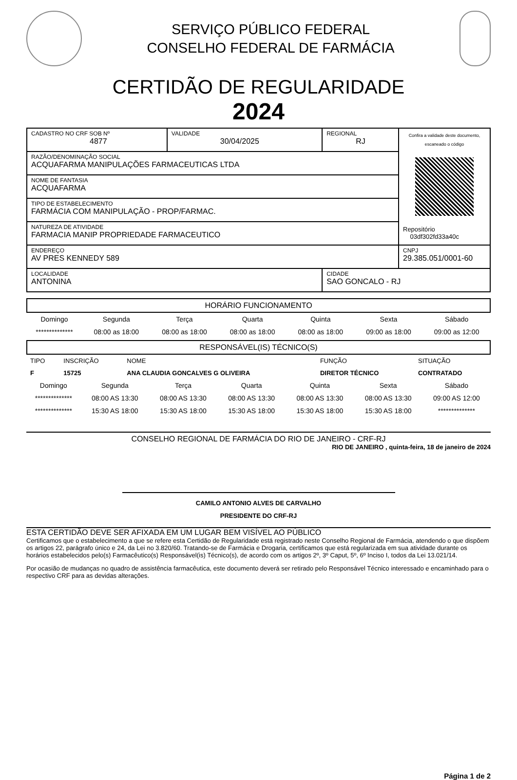SERVIÇO PÚBLICO FEDERAL
CONSELHO FEDERAL DE FARMÁCIA
CERTIDÃO DE REGULARIDADE
2024
| CADASTRO NO CRF SOB Nº 4877 | VALIDADE 30/04/2025 | REGIONAL RJ | Confira a validade deste documento, escaneado o código Repositório 03df302fd33a40c |
| RAZÃO/DENOMINAÇÃO SOCIAL ACQUAFARMA MANIPULAÇÕES FARMACEUTICAS LTDA | | | |
| NOME DE FANTASIA ACQUAFARMA | | | |
| TIPO DE ESTABELECIMENTO FARMÁCIA COM MANIPULAÇÃO - PROP/FARMAC. | | | |
| NATUREZA DE ATIVIDADE FARMACIA MANIP PROPRIEDADE FARMACEUTICO | | | |
| ENDEREÇO AV PRES KENNEDY 589 | | | CNPJ 29.385.051/0001-60 |
| LOCALIDADE ANTONINA | | CIDADE SAO GONCALO - RJ | |
HORÁRIO FUNCIONAMENTO
| Domingo | Segunda | Terça | Quarta | Quinta | Sexta | Sábado |
| ************** | 08:00 as 18:00 | 08:00 as 18:00 | 08:00 as 18:00 | 08:00 as 18:00 | 09:00 as 18:00 | 09:00 as 12:00 |
RESPONSÁVEL(IS) TÉCNICO(S)
| TIPO | INSCRIÇÃO | NOME | FUNÇÃO | SITUAÇÃO |
| F | 15725 | ANA CLAUDIA GONCALVES G OLIVEIRA | DIRETOR TÉCNICO | CONTRATADO |
| Domingo | Segunda | Terça | Quarta | Quinta | Sexta | Sábado |
| ************** | 08:00 AS 13:30 | 08:00 AS 13:30 | 08:00 AS 13:30 | 08:00 AS 13:30 | 08:00 AS 13:30 | 09:00 AS 12:00 |
| ************** | 15:30 AS 18:00 | 15:30 AS 18:00 | 15:30 AS 18:00 | 15:30 AS 18:00 | 15:30 AS 18:00 | ************** |
CONSELHO REGIONAL DE FARMÁCIA DO RIO DE JANEIRO - CRF-RJ
RIO DE JANEIRO , quinta-feira, 18 de janeiro de 2024
CAMILO ANTONIO ALVES DE CARVALHO
PRESIDENTE DO CRF-RJ
ESTA CERTIDÃO DEVE SER AFIXADA EM UM LUGAR BEM VISÍVEL AO PÚBLICO
Certificamos que o estabelecimento a que se refere esta Certidão de Regularidade está registrado neste Conselho Regional de Farmácia, atendendo o que dispõem os artigos 22, parágrafo único e 24, da Lei no 3.820/60. Tratando-se de Farmácia e Drogaria, certificamos que está regularizada em sua atividade durante os horários estabelecidos pelo(s) Farmacêutico(s) Responsável(is) Técnico(s), de acordo com os artigos 2º, 3º Caput, 5º, 6º Inciso I, todos da Lei 13.021/14.
Por ocasião de mudanças no quadro de assistência farmacêutica, este documento deverá ser retirado pelo Responsável Técnico interessado e encaminhado para o respectivo CRF para as devidas alterações.
Página 1 de 2